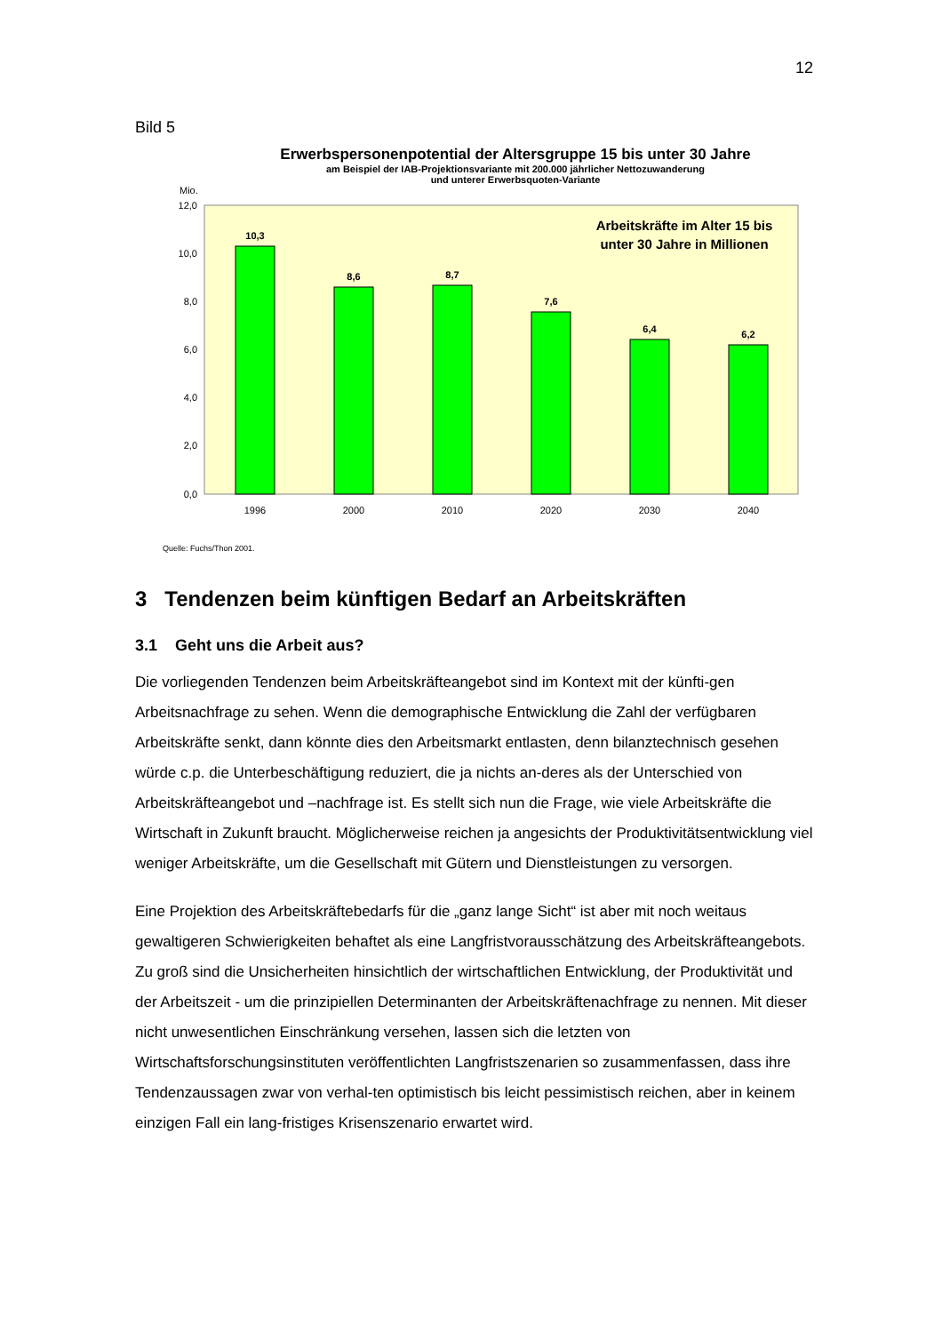12
Bild 5
Erwerbspersonenpotential der Altersgruppe 15 bis unter 30 Jahre
am Beispiel der IAB-Projektionsvariante mit 200.000 jährlicher Nettozuwanderung
und unterer Erwerbsquoten-Variante
Mio.
12,0
10,0
8,0
6,0
4,0
2,0
0,0
10,3
8,6
8,7
7,6
6,4
6,2
1996
2000
2010
2020
2030
2040
Arbeitskräfte im Alter 15 bis
unter 30 Jahre in Millionen
Quelle: Fuchs/Thon 2001.
3 Tendenzen beim künftigen Bedarf an Arbeitskräften
3.1 Geht uns die Arbeit aus?
Die vorliegenden Tendenzen beim Arbeitskräfteangebot sind im Kontext mit der künfti-gen Arbeitsnachfrage zu sehen. Wenn die demographische Entwicklung die Zahl der verfügbaren Arbeitskräfte senkt, dann könnte dies den Arbeitsmarkt entlasten, denn bilanztechnisch gesehen würde c.p. die Unterbeschäftigung reduziert, die ja nichts an-deres als der Unterschied von Arbeitskräfteangebot und –nachfrage ist. Es stellt sich nun die Frage, wie viele Arbeitskräfte die Wirtschaft in Zukunft braucht. Möglicherweise reichen ja angesichts der Produktivitätsentwicklung viel weniger Arbeitskräfte, um die Gesellschaft mit Gütern und Dienstleistungen zu versorgen.
Eine Projektion des Arbeitskräftebedarfs für die „ganz lange Sicht“ ist aber mit noch weitaus gewaltigeren Schwierigkeiten behaftet als eine Langfristvorausschätzung des Arbeitskräfteangebots. Zu groß sind die Unsicherheiten hinsichtlich der wirtschaftlichen Entwicklung, der Produktivität und der Arbeitszeit - um die prinzipiellen Determinanten der Arbeitskräftenachfrage zu nennen. Mit dieser nicht unwesentlichen Einschränkung versehen, lassen sich die letzten von Wirtschaftsforschungsinstituten veröffentlichten Langfristszenarien so zusammenfassen, dass ihre Tendenzaussagen zwar von verhal-ten optimistisch bis leicht pessimistisch reichen, aber in keinem einzigen Fall ein lang-fristiges Krisenszenario erwartet wird.